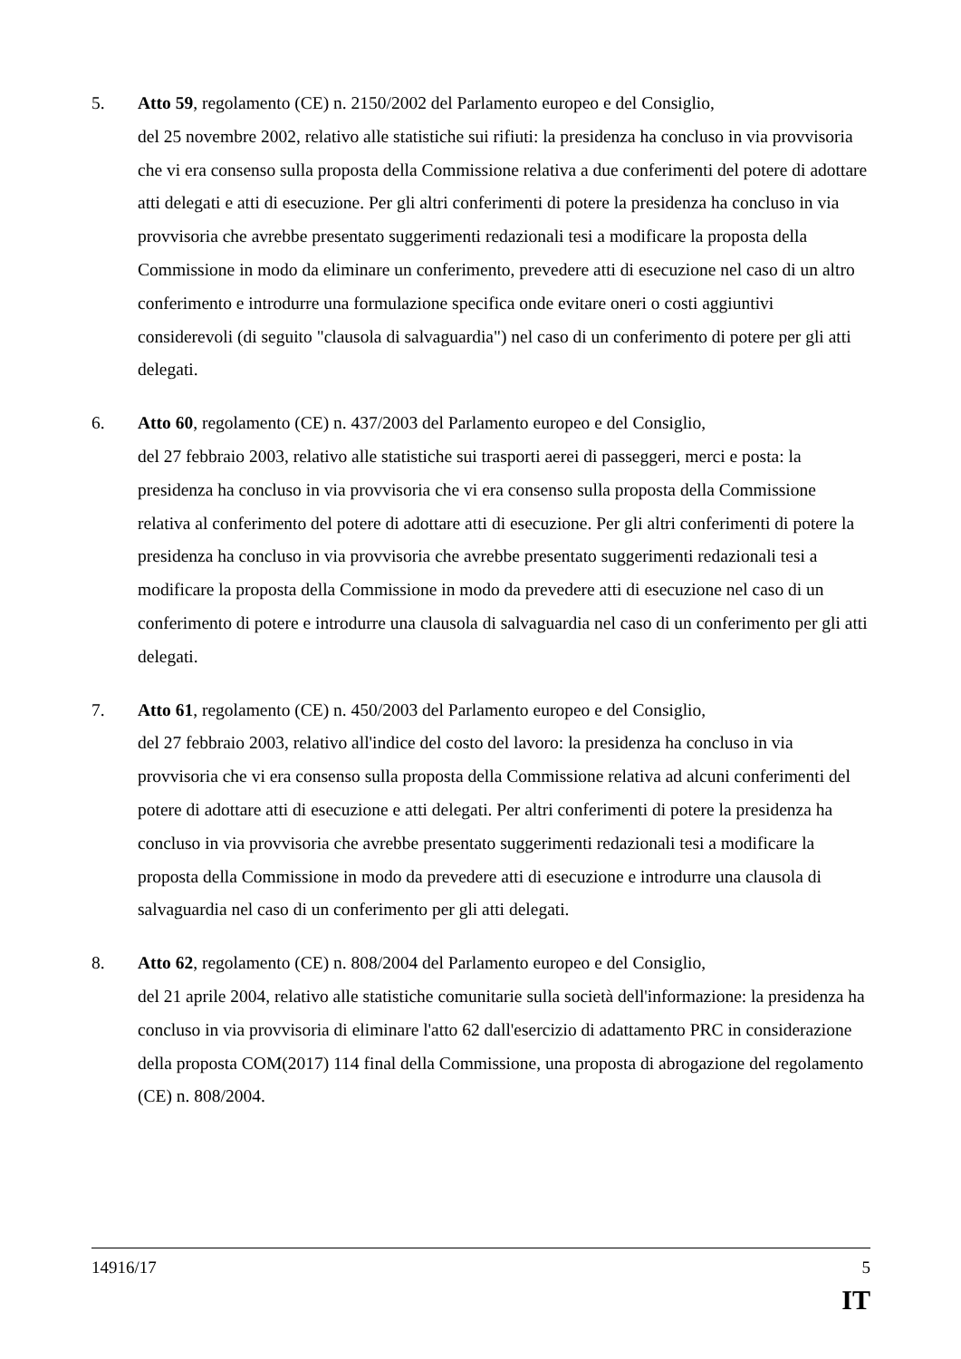5. Atto 59, regolamento (CE) n. 2150/2002 del Parlamento europeo e del Consiglio,
del 25 novembre 2002, relativo alle statistiche sui rifiuti: la presidenza ha concluso in via provvisoria che vi era consenso sulla proposta della Commissione relativa a due conferimenti del potere di adottare atti delegati e atti di esecuzione. Per gli altri conferimenti di potere la presidenza ha concluso in via provvisoria che avrebbe presentato suggerimenti redazionali tesi a modificare la proposta della Commissione in modo da eliminare un conferimento, prevedere atti di esecuzione nel caso di un altro conferimento e introdurre una formulazione specifica onde evitare oneri o costi aggiuntivi considerevoli (di seguito "clausola di salvaguardia") nel caso di un conferimento di potere per gli atti delegati.
6. Atto 60, regolamento (CE) n. 437/2003 del Parlamento europeo e del Consiglio,
del 27 febbraio 2003, relativo alle statistiche sui trasporti aerei di passeggeri, merci e posta: la presidenza ha concluso in via provvisoria che vi era consenso sulla proposta della Commissione relativa al conferimento del potere di adottare atti di esecuzione. Per gli altri conferimenti di potere la presidenza ha concluso in via provvisoria che avrebbe presentato suggerimenti redazionali tesi a modificare la proposta della Commissione in modo da prevedere atti di esecuzione nel caso di un conferimento di potere e introdurre una clausola di salvaguardia nel caso di un conferimento per gli atti delegati.
7. Atto 61, regolamento (CE) n. 450/2003 del Parlamento europeo e del Consiglio,
del 27 febbraio 2003, relativo all'indice del costo del lavoro: la presidenza ha concluso in via provvisoria che vi era consenso sulla proposta della Commissione relativa ad alcuni conferimenti del potere di adottare atti di esecuzione e atti delegati. Per altri conferimenti di potere la presidenza ha concluso in via provvisoria che avrebbe presentato suggerimenti redazionali tesi a modificare la proposta della Commissione in modo da prevedere atti di esecuzione e introdurre una clausola di salvaguardia nel caso di un conferimento per gli atti delegati.
8. Atto 62, regolamento (CE) n. 808/2004 del Parlamento europeo e del Consiglio,
del 21 aprile 2004, relativo alle statistiche comunitarie sulla società dell'informazione: la presidenza ha concluso in via provvisoria di eliminare l'atto 62 dall'esercizio di adattamento PRC in considerazione della proposta COM(2017) 114 final della Commissione, una proposta di abrogazione del regolamento (CE) n. 808/2004.
14916/17 5
IT